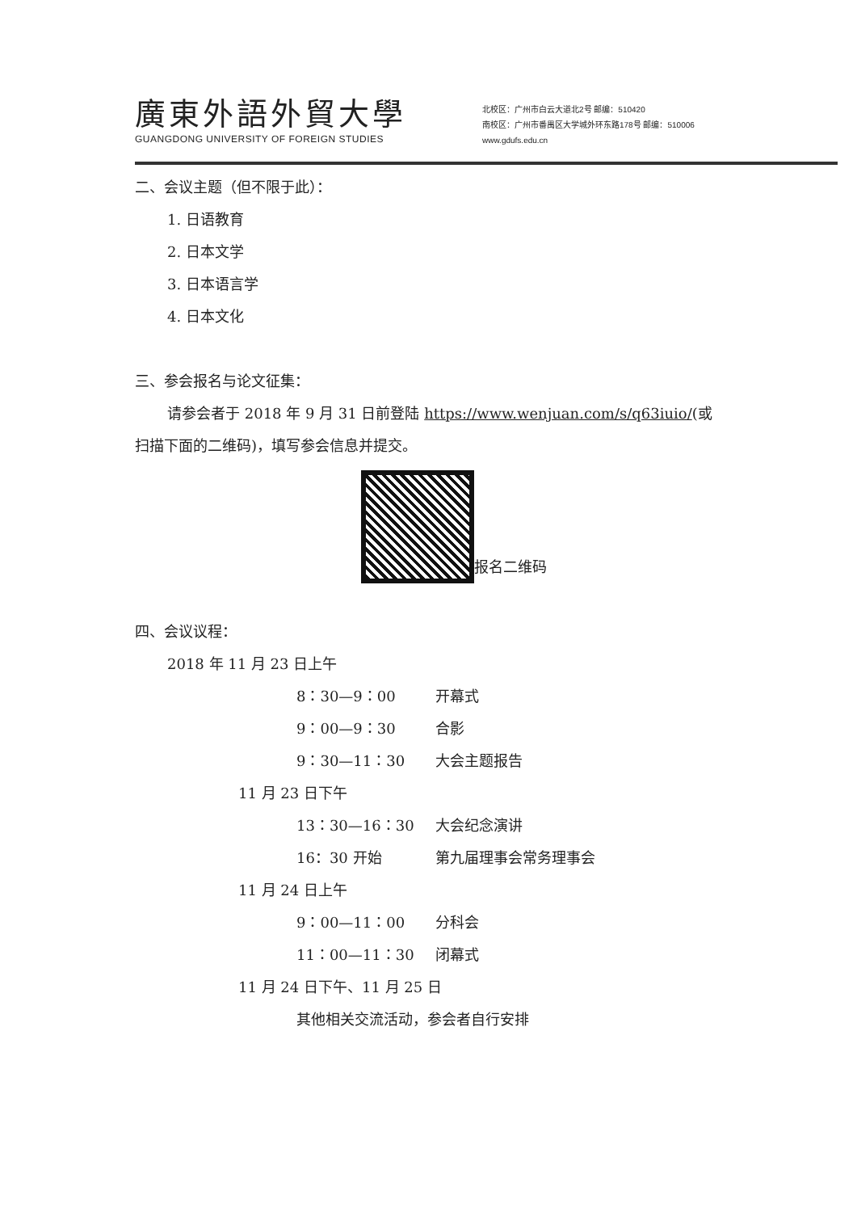廣東外語外貿大學
GUANGDONG UNIVERSITY OF FOREIGN STUDIES
北校区：广州市白云大道北2号 邮编：510420
南校区：广州市番禺区大学城外环东路178号 邮编：510006
www.gdufs.edu.cn
二、会议主题（但不限于此）：
1. 日语教育
2. 日本文学
3. 日本语言学
4. 日本文化
三、参会报名与论文征集：
请参会者于 2018 年 9 月 31 日前登陆 https://www.wenjuan.com/s/q63iuio/(或
扫描下面的二维码)，填写参会信息并提交。
报名二维码
四、会议议程：
2018 年 11 月 23 日上午
8：30—9：00 开幕式
9：00—9：30 合影
9：30—11：30 大会主题报告
11 月 23 日下午
13：30—16：30 大会纪念演讲
16：30 开始 第九届理事会常务理事会
11 月 24 日上午
9：00—11：00 分科会
11：00—11：30 闭幕式
11 月 24 日下午、11 月 25 日
其他相关交流活动，参会者自行安排